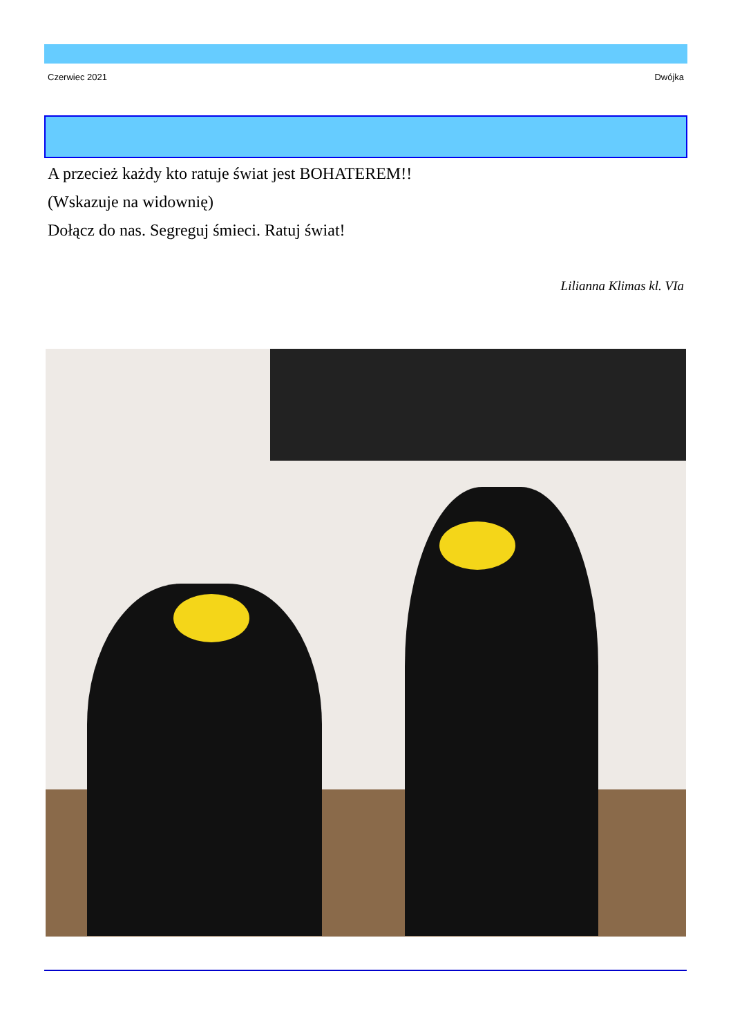Czerwiec 2021 Dwójka
A przecież każdy kto ratuje świat jest BOHATEREM!!
(Wskazuje na widownię)
Dołącz do nas. Segreguj śmieci. Ratuj świat!
Lilianna Klimas kl. VIa